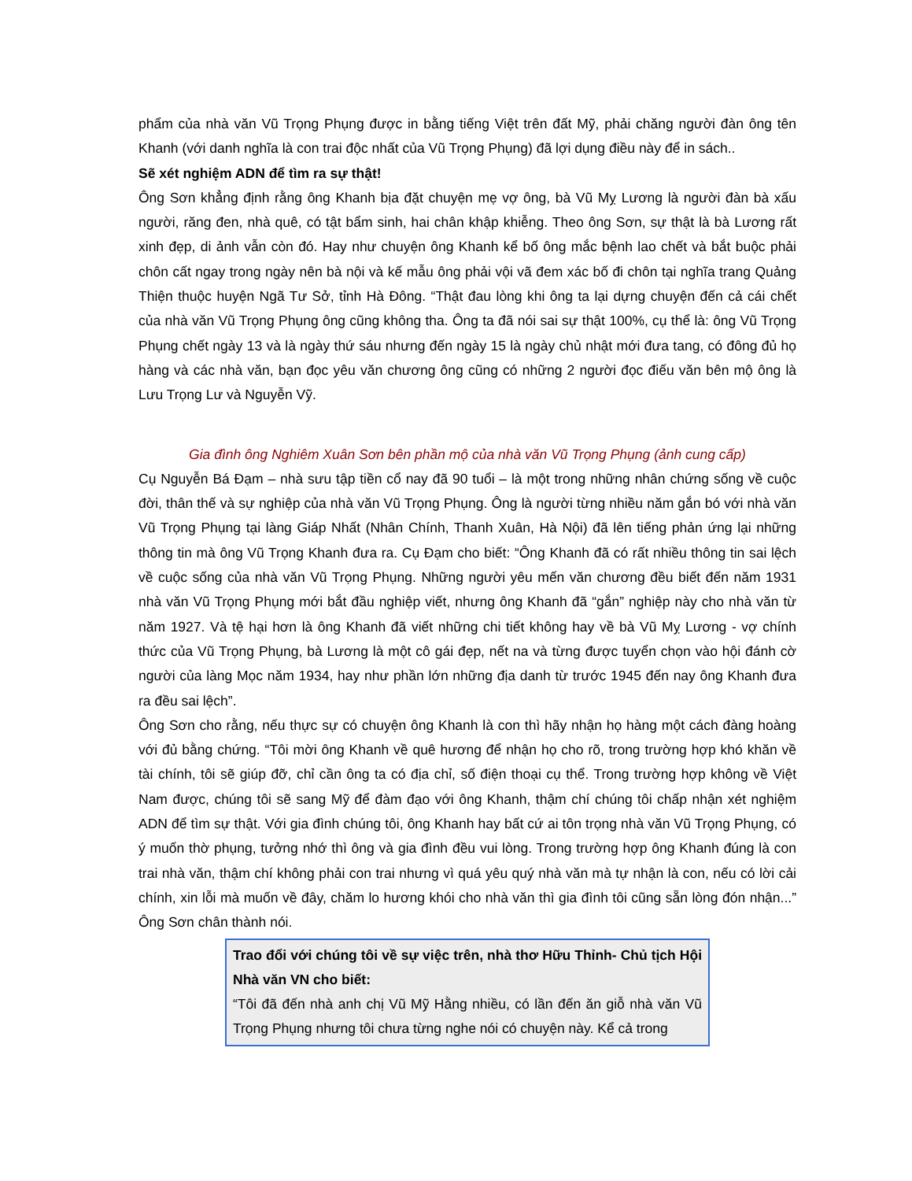phẩm của nhà văn Vũ Trọng Phụng được in bằng tiếng Việt trên đất Mỹ, phải chăng người đàn ông tên Khanh (với danh nghĩa là con trai độc nhất của Vũ Trọng Phụng) đã lợi dụng điều này để in sách..
Sẽ xét nghiệm ADN để tìm ra sự thật!
Ông Sơn khẳng định rằng ông Khanh bịa đặt chuyện mẹ vợ ông, bà Vũ Mỵ Lương là người đàn bà xấu người, răng đen, nhà quê, có tật bẩm sinh, hai chân khập khiễng. Theo ông Sơn, sự thật là bà Lương rất xinh đẹp, di ảnh vẫn còn đó. Hay như chuyện ông Khanh kể bố ông mắc bệnh lao chết và bắt buộc phải chôn cất ngay trong ngày nên bà nội và kế mẫu ông phải vội vã đem xác bố đi chôn tại nghĩa trang Quảng Thiện thuộc huyện Ngã Tư Sở, tỉnh Hà Đông. “Thật đau lòng khi ông ta lại dựng chuyện đến cả cái chết của nhà văn Vũ Trọng Phụng ông cũng không tha. Ông ta đã nói sai sự thật 100%, cụ thể là: ông Vũ Trọng Phụng chết ngày 13 và là ngày thứ sáu nhưng đến ngày 15 là ngày chủ nhật mới đưa tang, có đông đủ họ hàng và các nhà văn, bạn đọc yêu văn chương ông cũng có những 2 người đọc điếu văn bên mộ ông là Lưu Trọng Lư và Nguyễn Vỹ.
Gia đình ông Nghiêm Xuân Sơn bên phần mộ của nhà văn Vũ Trọng Phụng (ảnh cung cấp)
Cụ Nguyễn Bá Đạm – nhà sưu tập tiền cổ nay đã 90 tuổi – là một trong những nhân chứng sống về cuộc đời, thân thế và sự nghiệp của nhà văn Vũ Trọng Phụng. Ông là người từng nhiều năm gắn bó với nhà văn Vũ Trọng Phụng tại làng Giáp Nhất (Nhân Chính, Thanh Xuân, Hà Nội) đã lên tiếng phản ứng lại những thông tin mà ông Vũ Trọng Khanh đưa ra. Cụ Đạm cho biết: “Ông Khanh đã có rất nhiều thông tin sai lệch về cuộc sống của nhà văn Vũ Trọng Phụng. Những người yêu mến văn chương đều biết đến năm 1931 nhà văn Vũ Trọng Phụng mới bắt đầu nghiệp viết, nhưng ông Khanh đã “gắn” nghiệp này cho nhà văn từ năm 1927. Và tệ hại hơn là ông Khanh đã viết những chi tiết không hay về bà Vũ Mỵ Lương - vợ chính thức của Vũ Trọng Phụng, bà Lương là một cô gái đẹp, nết na và từng được tuyển chọn vào hội đánh cờ người của làng Mọc năm 1934, hay như phần lớn những địa danh từ trước 1945 đến nay ông Khanh đưa ra đều sai lệch”.
Ông Sơn cho rằng, nếu thực sự có chuyện ông Khanh là con thì hãy nhận họ hàng một cách đàng hoàng với đủ bằng chứng. “Tôi mời ông Khanh về quê hương để nhận họ cho rõ, trong trường hợp khó khăn về tài chính, tôi sẽ giúp đỡ, chỉ cần ông ta có địa chỉ, số điện thoại cụ thể. Trong trường hợp không về Việt Nam được, chúng tôi sẽ sang Mỹ để đàm đạo với ông Khanh, thậm chí chúng tôi chấp nhận xét nghiệm ADN để tìm sự thật. Với gia đình chúng tôi, ông Khanh hay bất cứ ai tôn trọng nhà văn Vũ Trọng Phụng, có ý muốn thờ phụng, tưởng nhớ thì ông và gia đình đều vui lòng. Trong trường hợp ông Khanh đúng là con trai nhà văn, thậm chí không phải con trai nhưng vì quá yêu quý nhà văn mà tự nhận là con, nếu có lời cải chính, xin lỗi mà muốn về đây, chăm lo hương khói cho nhà văn thì gia đình tôi cũng sẵn lòng đón nhận...” Ông Sơn chân thành nói.
Trao đổi với chúng tôi về sự việc trên, nhà thơ Hữu Thỉnh- Chủ tịch Hội Nhà văn VN cho biết:
“Tôi đã đến nhà anh chị Vũ Mỹ Hằng nhiều, có lần đến ăn giỗ nhà văn Vũ Trọng Phụng nhưng tôi chưa từng nghe nói có chuyện này. Kể cả trong